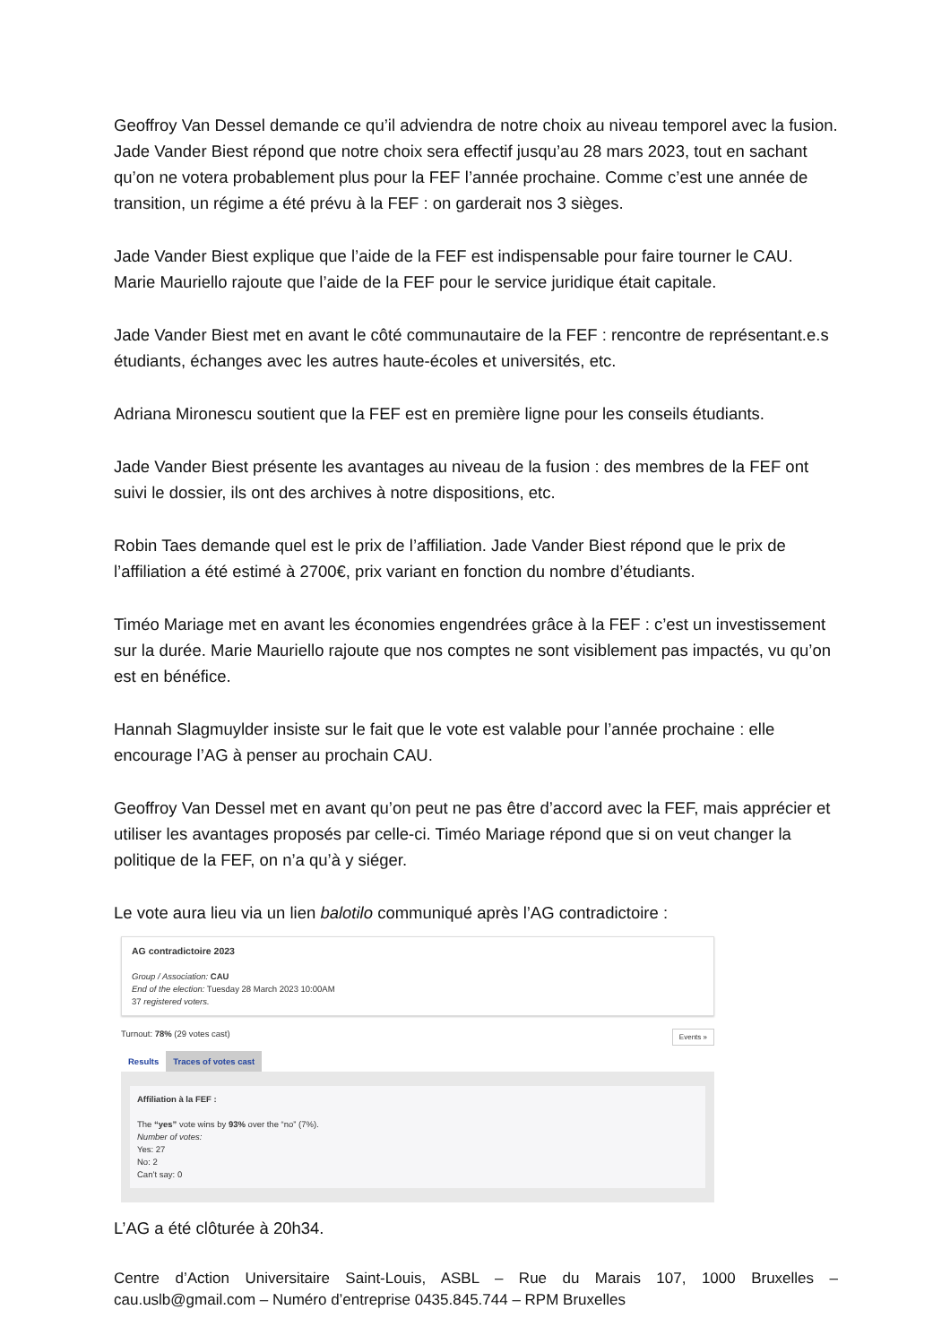Geoffroy Van Dessel demande ce qu’il adviendra de notre choix au niveau temporel avec la fusion. Jade Vander Biest répond que notre choix sera effectif jusqu’au 28 mars 2023, tout en sachant qu’on ne votera probablement plus pour la FEF l’année prochaine. Comme c’est une année de transition, un régime a été prévu à la FEF : on garderait nos 3 sièges.
Jade Vander Biest explique que l’aide de la FEF est indispensable pour faire tourner le CAU. Marie Mauriello rajoute que l’aide de la FEF pour le service juridique était capitale.
Jade Vander Biest met en avant le côté communautaire de la FEF : rencontre de représentant.e.s étudiants, échanges avec les autres haute-écoles et universités, etc.
Adriana Mironescu soutient que la FEF est en première ligne pour les conseils étudiants.
Jade Vander Biest présente les avantages au niveau de la fusion : des membres de la FEF ont suivi le dossier, ils ont des archives à notre dispositions, etc.
Robin Taes demande quel est le prix de l’affiliation. Jade Vander Biest répond que le prix de l’affiliation a été estimé à 2700€, prix variant en fonction du nombre d’étudiants.
Timéo Mariage met en avant les économies engendrées grâce à la FEF : c’est un investissement sur la durée. Marie Mauriello rajoute que nos comptes ne sont visiblement pas impactés, vu qu’on est en bénéfice.
Hannah Slagmuylder insiste sur le fait que le vote est valable pour l’année prochaine : elle encourage l’AG à penser au prochain CAU.
Geoffroy Van Dessel met en avant qu’on peut ne pas être d’accord avec la FEF, mais apprécier et utiliser les avantages proposés par celle-ci. Timéo Mariage répond que si on veut changer la politique de la FEF, on n’a qu’à y siéger.
Le vote aura lieu via un lien balotilo communiqué après l’AG contradictoire :
AG contradictoire 2023
Group / Association: CAU
End of the election: Tuesday 28 March 2023 10:00AM
37 registered voters.
Turnout: 78% (29 votes cast) Events »
Results Traces of votes cast
Affiliation à la FEF :
The “yes” vote wins by 93% over the “no” (7%).
Number of votes:
Yes: 27
No: 2
Can’t say: 0
L’AG a été clôturée à 20h34.
Centre d’Action Universitaire Saint-Louis, ASBL – Rue du Marais 107, 1000 Bruxelles – cau.uslb@gmail.com – Numéro d’entreprise 0435.845.744 – RPM Bruxelles